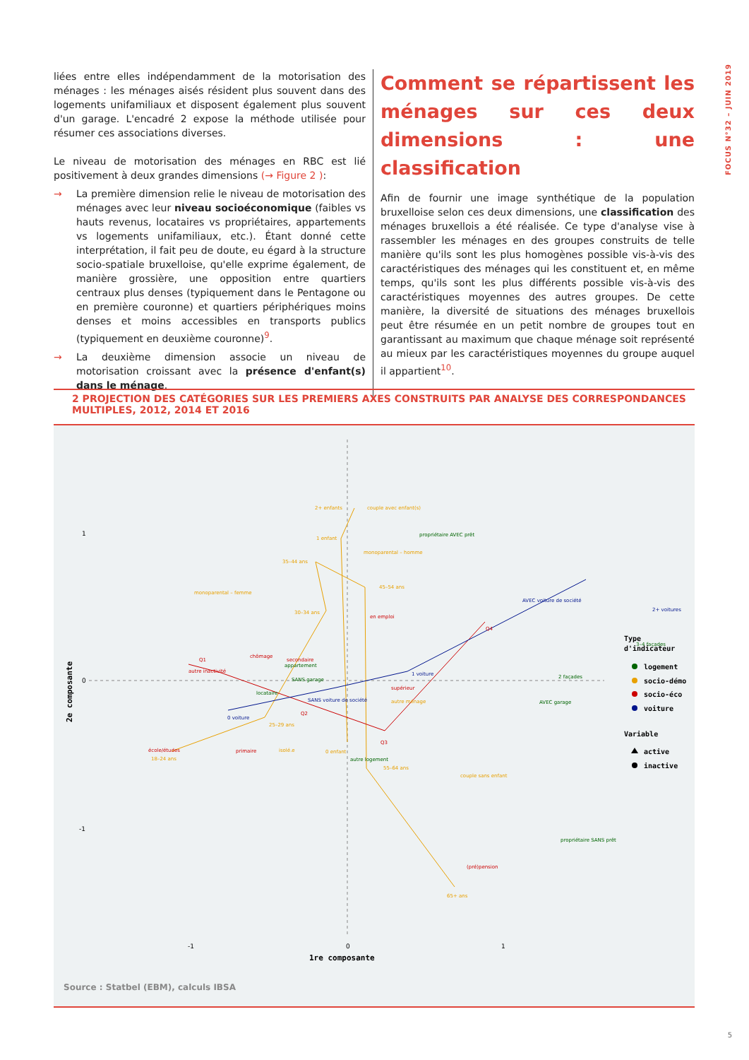FOCUS N°32 – JUIN 2019
liées entre elles indépendamment de la motorisation des ménages : les ménages aisés résident plus souvent dans des logements unifamiliaux et disposent également plus souvent d'un garage. L'encadré 2 expose la méthode utilisée pour résumer ces associations diverses.
Le niveau de motorisation des ménages en RBC est lié positivement à deux grandes dimensions (→ Figure 2 ):
→ La première dimension relie le niveau de motorisation des ménages avec leur niveau socioéconomique (faibles vs hauts revenus, locataires vs propriétaires, appartements vs logements unifamiliaux, etc.). Étant donné cette interprétation, il fait peu de doute, eu égard à la structure socio-spatiale bruxelloise, qu'elle exprime également, de manière grossière, une opposition entre quartiers centraux plus denses (typiquement dans le Pentagone ou en première couronne) et quartiers périphériques moins denses et moins accessibles en transports publics (typiquement en deuxième couronne)<sup>9</sup>.
→ La deuxième dimension associe un niveau de motorisation croissant avec la présence d'enfant(s) dans le ménage.
Comment se répartissent les ménages sur ces deux dimensions : une classification
Afin de fournir une image synthétique de la population bruxelloise selon ces deux dimensions, une classification des ménages bruxellois a été réalisée. Ce type d'analyse vise à rassembler les ménages en des groupes construits de telle manière qu'ils sont les plus homogènes possible vis-à-vis des caractéristiques des ménages qui les constituent et, en même temps, qu'ils sont les plus différents possible vis-à-vis des caractéristiques moyennes des autres groupes. De cette manière, la diversité de situations des ménages bruxellois peut être résumée en un petit nombre de groupes tout en garantissant au maximum que chaque ménage soit représenté au mieux par les caractéristiques moyennes du groupe auquel il appartient<sup>10</sup>.
2 PROJECTION DES CATÉGORIES SUR LES PREMIERS AXES CONSTRUITS PAR ANALYSE DES CORRESPONDANCES MULTIPLES, 2012, 2014 ET 2016
1
0
-1
-1
0
1
1re composante
2e composante
2+ enfants
couple avec enfant(s)
1 enfant
monoparental – homme
35–44 ans
45–54 ans
monoparental – femme
30–34 ans
25–29 ans
18–24 ans
isolé.e
0 enfant
55–64 ans
couple sans enfant
autre ménage
65+ ans
en emploi
chômage
secondaire
Q1
autre inactivité
supérieur
Q2
Q3
Q4
école/études
primaire
(pré)pension
propriétaire AVEC prêt
appartement
SANS garage
locataire
3–4 façades
2 façades
AVEC garage
autre logement
propriétaire SANS prêt
AVEC voiture de société
2+ voitures
1 voiture
SANS voiture de société
0 voiture
Type
d'indicateur
logement
socio-démo
socio-éco
voiture
Variable
active
inactive
Source : Statbel (EBM), calculs IBSA
5